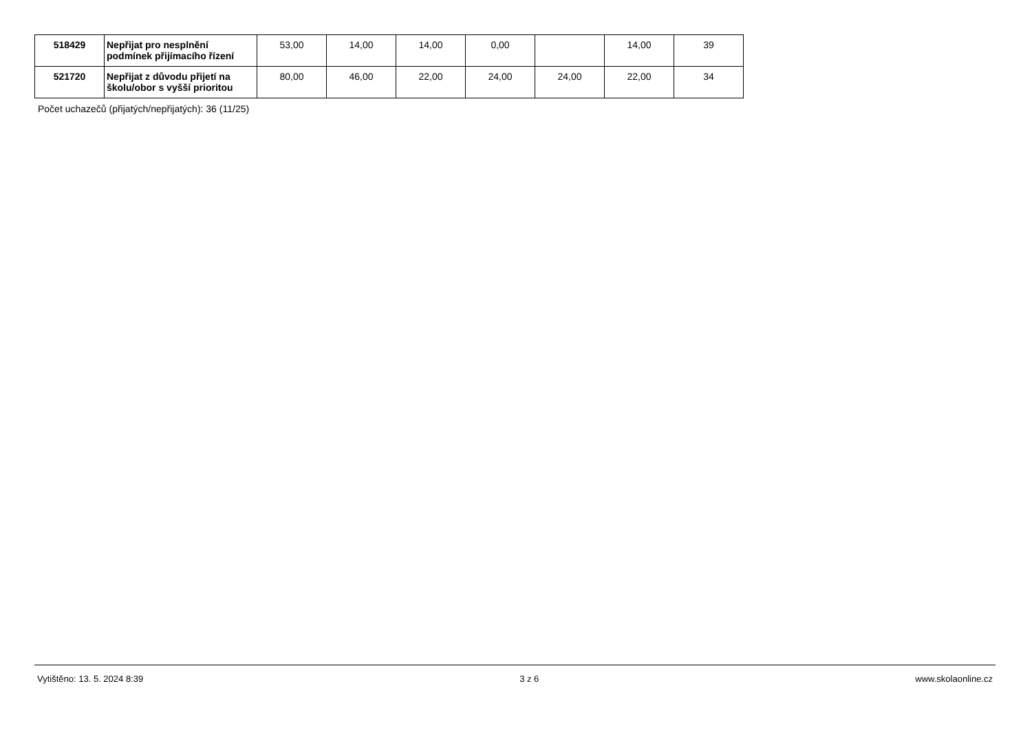| 518429 | Nepřijat pro nesplnění podmínek přijímacího řízení | 53,00 | 14,00 | 14,00 | 0,00 | | 14,00 | 39 |
| 521720 | Nepřijat z důvodu přijetí na školu/obor s vyšší prioritou | 80,00 | 46,00 | 22,00 | 24,00 | 24,00 | 22,00 | 34 |
Počet uchazečů (přijatých/nepřijatých): 36 (11/25)
Vytištěno: 13. 5. 2024 8:39 3 z 6 www.skolaonline.cz